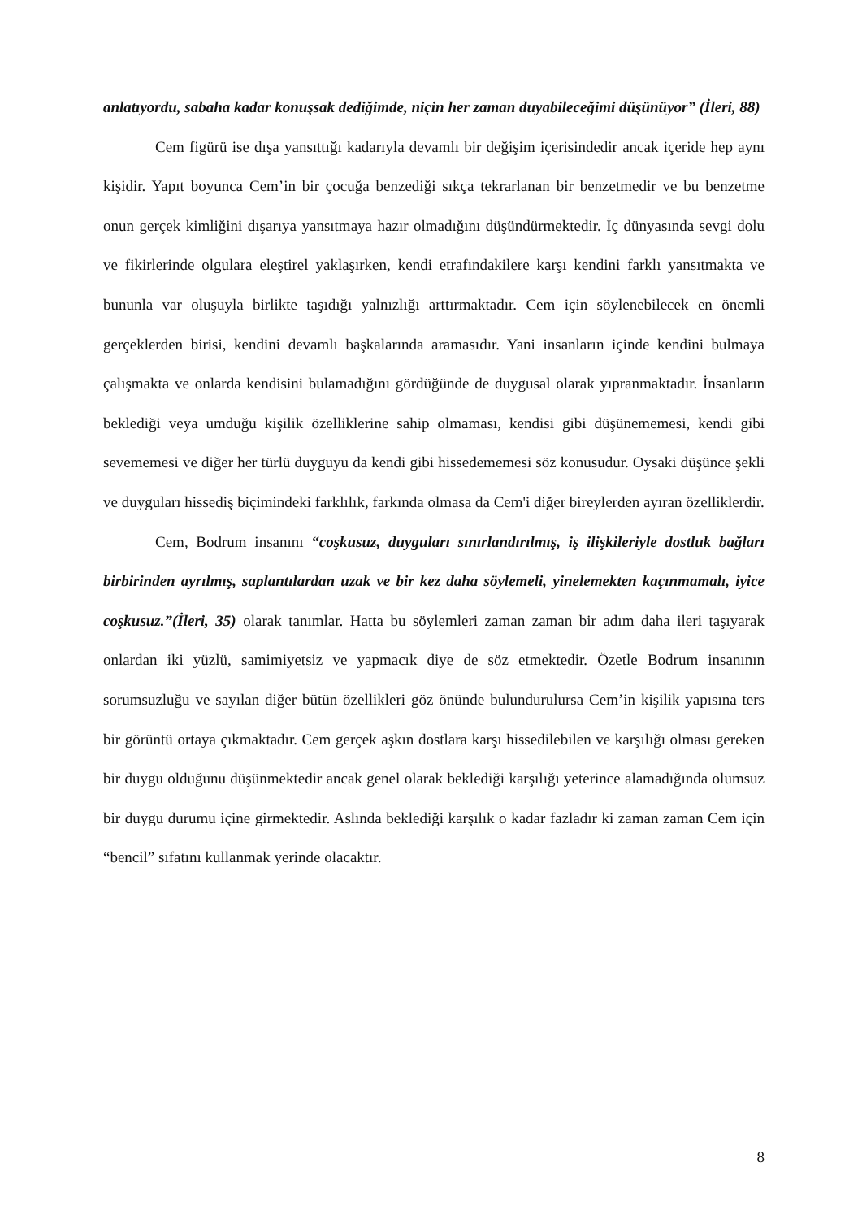anlatıyordu, sabaha kadar konuşsak dediğimde, niçin her zaman duyabileceğimi düşünüyor” (İleri, 88)
Cem figürü ise dışa yansıttığı kadarıyla devamlı bir değişim içerisindedir ancak içeride hep aynı kişidir. Yapıt boyunca Cem’in bir çocuğa benzediği sıkça tekrarlanan bir benzetmedir ve bu benzetme onun gerçek kimliğini dışarıya yansıtmaya hazır olmadığını düşündürmektedir. İç dünyasında sevgi dolu ve fikirlerinde olgulara eleştirel yaklaşırken, kendi etrafındakilere karşı kendini farklı yansıtmakta ve bununla var oluşuyla birlikte taşıdığı yalnızlığı arttırmaktadır. Cem için söylenebilecek en önemli gerçeklerden birisi, kendini devamlı başkalarında aramasıdır. Yani insanların içinde kendini bulmaya çalışmakta ve onlarda kendisini bulamadığını gördüğünde de duygusal olarak yıpranmaktadır. İnsanların beklediği veya umduğu kişilik özelliklerine sahip olmaması, kendisi gibi düşünememesi, kendi gibi sevememesi ve diğer her türlü duyguyu da kendi gibi hissedememesi söz konusudur. Oysaki düşünce şekli ve duyguları hissediş biçimindeki farklılık, farkında olmasa da Cem'i diğer bireylerden ayıran özelliklerdir.
Cem, Bodrum insanını “coşkusuz, duyguları sınırlandırılmış, iş ilişkileriyle dostluk bağları birbirinden ayrılmış, saplantılardan uzak ve bir kez daha söylemeli, yinelemekten kaçınmamalı, iyice coşkusuz.”(İleri, 35) olarak tanımlar. Hatta bu söylemleri zaman zaman bir adım daha ileri taşıyarak onlardan iki yüzlü, samimiyetsiz ve yapmacık diye de söz etmektedir. Özetle Bodrum insanının sorumsuzluğu ve sayılan diğer bütün özellikleri göz önünde bulundurulursa Cem’in kişilik yapısına ters bir görüntü ortaya çıkmaktadır. Cem gerçek aşkın dostlara karşı hissedilebilen ve karşılığı olması gereken bir duygu olduğunu düşünmektedir ancak genel olarak beklediği karşılığı yeterince alamadığında olumsuz bir duygu durumu içine girmektedir. Aslında beklediği karşılık o kadar fazladır ki zaman zaman Cem için “bencil” sıfatını kullanmak yerinde olacaktır.
8